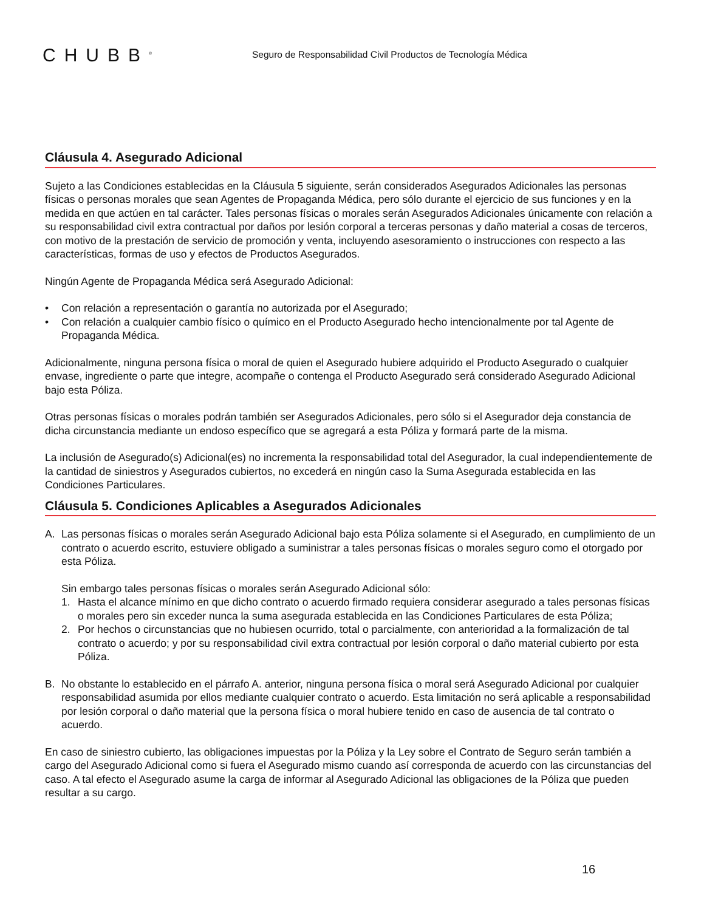CHUBB<sup>®</sup>
Seguro de Responsabilidad Civil Productos de Tecnología Médica
Cláusula 4. Asegurado Adicional
Sujeto a las Condiciones establecidas en la Cláusula 5 siguiente, serán considerados Asegurados Adicionales las personas físicas o personas morales que sean Agentes de Propaganda Médica, pero sólo durante el ejercicio de sus funciones y en la medida en que actúen en tal carácter. Tales personas físicas o morales serán Asegurados Adicionales únicamente con relación a su responsabilidad civil extra contractual por daños por lesión corporal a terceras personas y daño material a cosas de terceros, con motivo de la prestación de servicio de promoción y venta, incluyendo asesoramiento o instrucciones con respecto a las características, formas de uso y efectos de Productos Asegurados.
Ningún Agente de Propaganda Médica será Asegurado Adicional:
• Con relación a representación o garantía no autorizada por el Asegurado;
• Con relación a cualquier cambio físico o químico en el Producto Asegurado hecho intencionalmente por tal Agente de Propaganda Médica.
Adicionalmente, ninguna persona física o moral de quien el Asegurado hubiere adquirido el Producto Asegurado o cualquier envase, ingrediente o parte que integre, acompañe o contenga el Producto Asegurado será considerado Asegurado Adicional bajo esta Póliza.
Otras personas físicas o morales podrán también ser Asegurados Adicionales, pero sólo si el Asegurador deja constancia de dicha circunstancia mediante un endoso específico que se agregará a esta Póliza y formará parte de la misma.
La inclusión de Asegurado(s) Adicional(es) no incrementa la responsabilidad total del Asegurador, la cual independientemente de la cantidad de siniestros y Asegurados cubiertos, no excederá en ningún caso la Suma Asegurada establecida en las Condiciones Particulares.
Cláusula 5. Condiciones Aplicables a Asegurados Adicionales
A. Las personas físicas o morales serán Asegurado Adicional bajo esta Póliza solamente si el Asegurado, en cumplimiento de un contrato o acuerdo escrito, estuviere obligado a suministrar a tales personas físicas o morales seguro como el otorgado por esta Póliza.
Sin embargo tales personas físicas o morales serán Asegurado Adicional sólo:
1. Hasta el alcance mínimo en que dicho contrato o acuerdo firmado requiera considerar asegurado a tales personas físicas o morales pero sin exceder nunca la suma asegurada establecida en las Condiciones Particulares de esta Póliza;
2. Por hechos o circunstancias que no hubiesen ocurrido, total o parcialmente, con anterioridad a la formalización de tal contrato o acuerdo; y por su responsabilidad civil extra contractual por lesión corporal o daño material cubierto por esta Póliza.
B. No obstante lo establecido en el párrafo A. anterior, ninguna persona física o moral será Asegurado Adicional por cualquier responsabilidad asumida por ellos mediante cualquier contrato o acuerdo. Esta limitación no será aplicable a responsabilidad por lesión corporal o daño material que la persona física o moral hubiere tenido en caso de ausencia de tal contrato o acuerdo.
En caso de siniestro cubierto, las obligaciones impuestas por la Póliza y la Ley sobre el Contrato de Seguro serán también a cargo del Asegurado Adicional como si fuera el Asegurado mismo cuando así corresponda de acuerdo con las circunstancias del caso. A tal efecto el Asegurado asume la carga de informar al Asegurado Adicional las obligaciones de la Póliza que pueden resultar a su cargo.
16